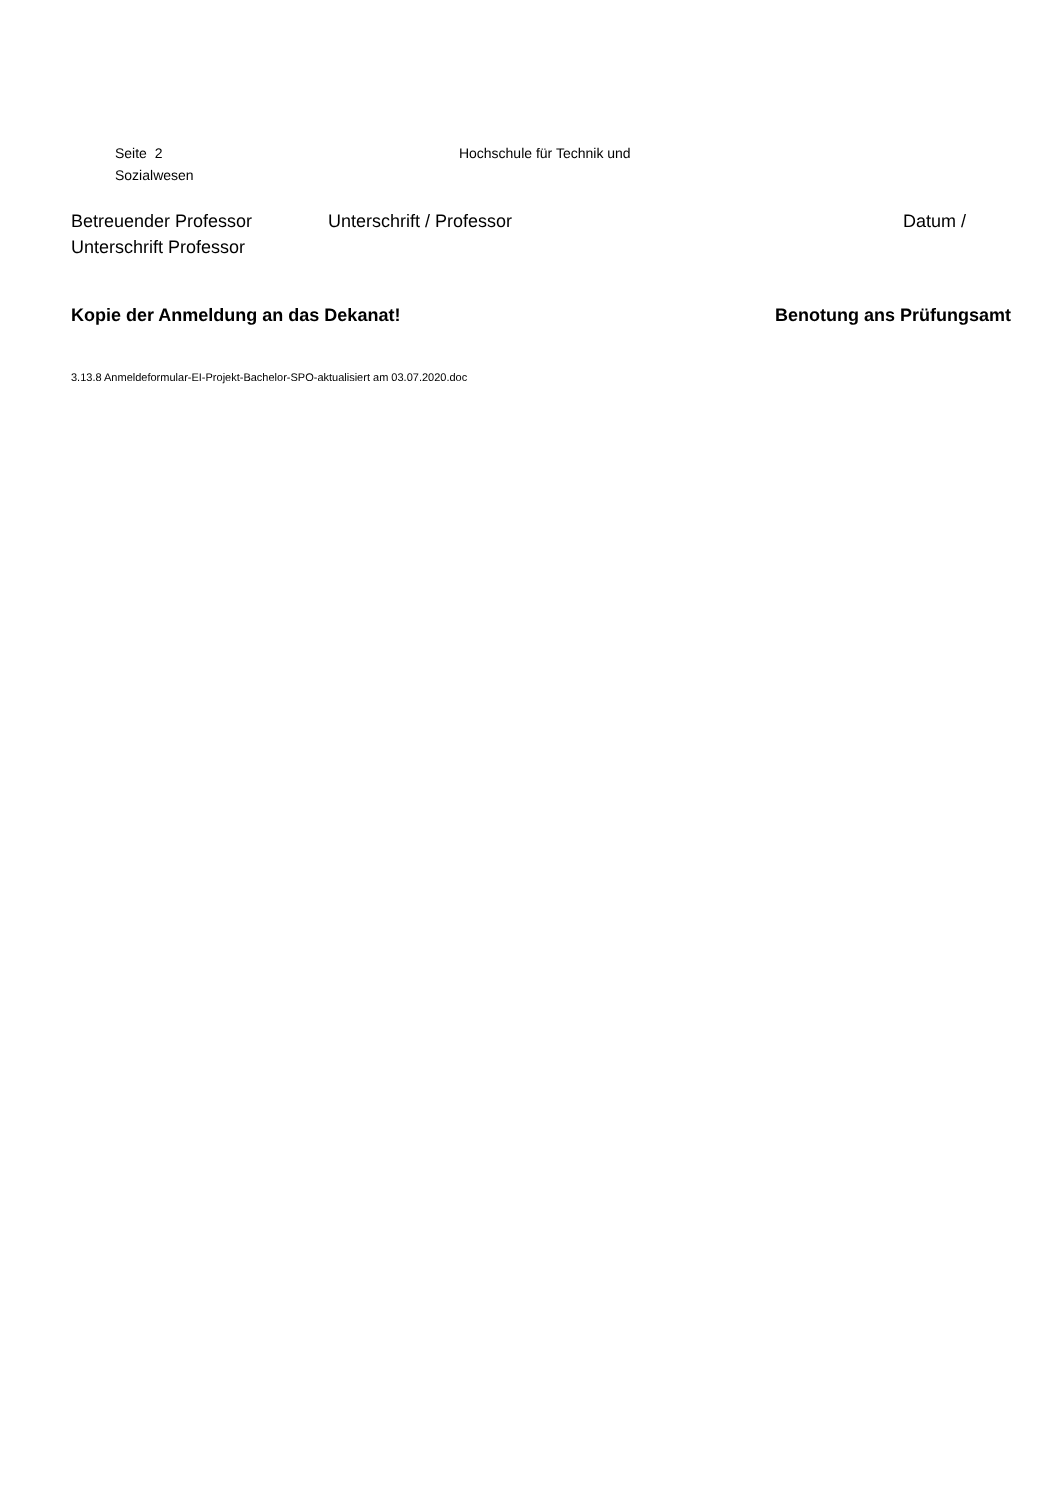Seite 2 Hochschule für Technik und
Sozialwesen
Betreuender Professor Unterschrift / Professor Datum /
Unterschrift Professor
Kopie der Anmeldung an das Dekanat! Benotung ans Prüfungsamt
3.13.8 Anmeldeformular-EI-Projekt-Bachelor-SPO-aktualisiert am 03.07.2020.doc